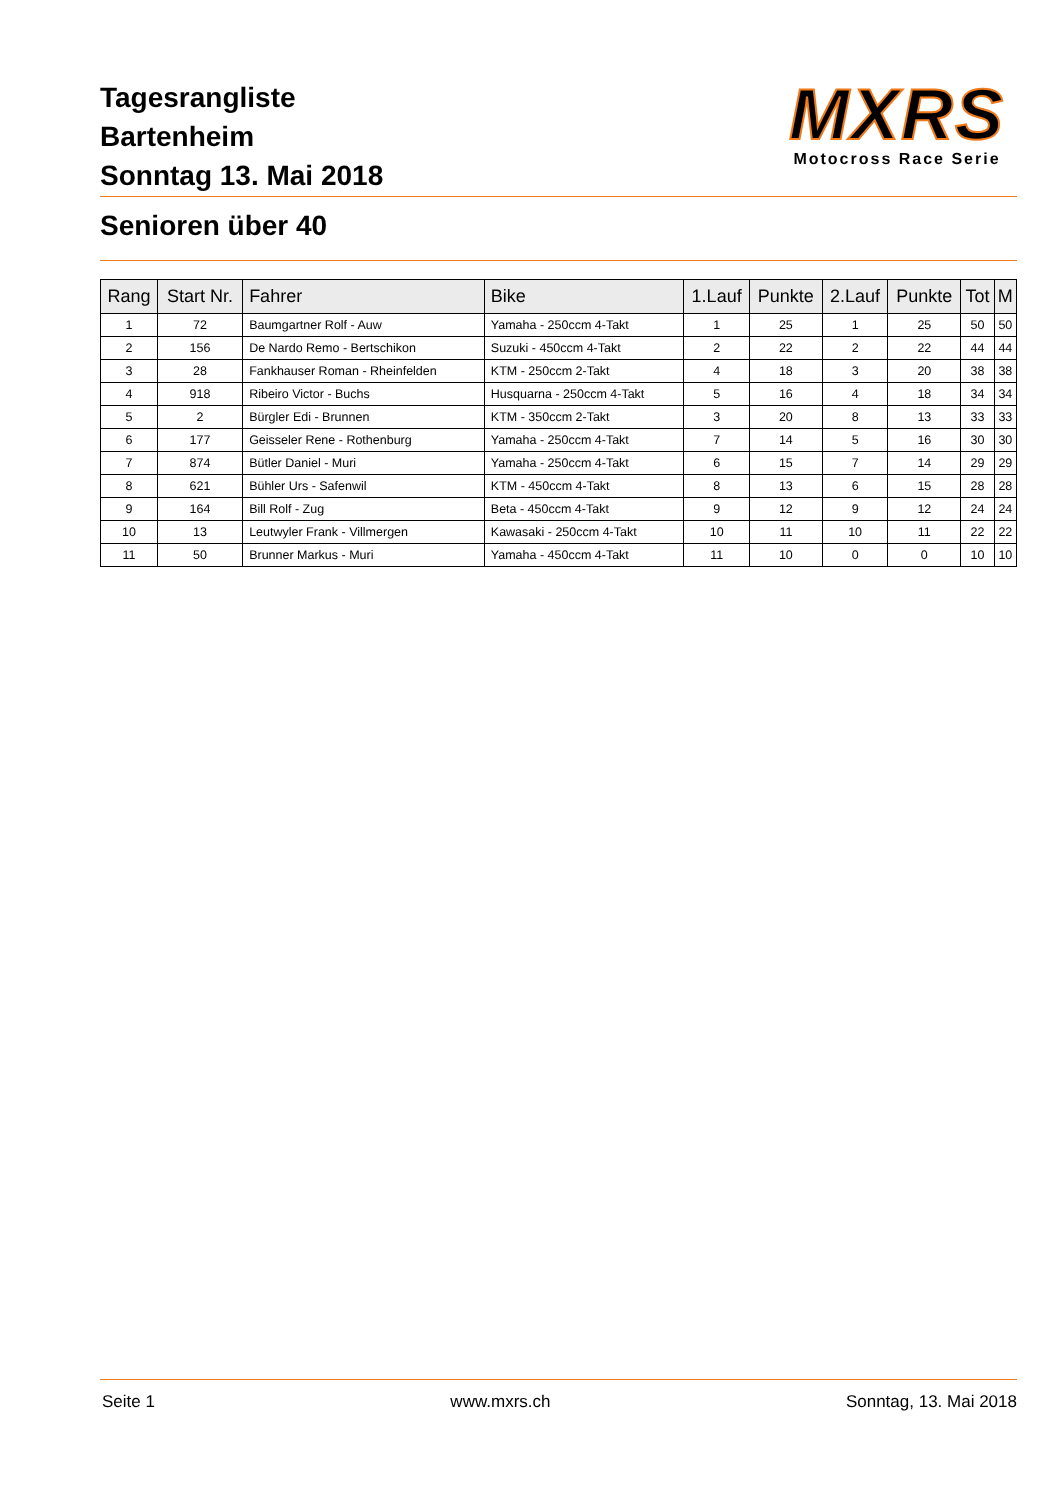Tagesrangliste
Bartenheim
Sonntag 13. Mai 2018
MXRS
Motocross Race Serie
Senioren über 40
| Rang | Start Nr. | Fahrer | Bike | 1.Lauf | Punkte | 2.Lauf | Punkte | Tot | M |
| --- | --- | --- | --- | --- | --- | --- | --- | --- | --- |
| 1 | 72 | Baumgartner Rolf - Auw | Yamaha - 250ccm 4-Takt | 1 | 25 | 1 | 25 | 50 | 50 |
| 2 | 156 | De Nardo Remo - Bertschikon | Suzuki - 450ccm 4-Takt | 2 | 22 | 2 | 22 | 44 | 44 |
| 3 | 28 | Fankhauser Roman - Rheinfelden | KTM - 250ccm 2-Takt | 4 | 18 | 3 | 20 | 38 | 38 |
| 4 | 918 | Ribeiro Victor - Buchs | Husquarna - 250ccm 4-Takt | 5 | 16 | 4 | 18 | 34 | 34 |
| 5 | 2 | Bürgler Edi - Brunnen | KTM - 350ccm 2-Takt | 3 | 20 | 8 | 13 | 33 | 33 |
| 6 | 177 | Geisseler Rene - Rothenburg | Yamaha - 250ccm 4-Takt | 7 | 14 | 5 | 16 | 30 | 30 |
| 7 | 874 | Bütler Daniel - Muri | Yamaha - 250ccm 4-Takt | 6 | 15 | 7 | 14 | 29 | 29 |
| 8 | 621 | Bühler Urs - Safenwil | KTM - 450ccm 4-Takt | 8 | 13 | 6 | 15 | 28 | 28 |
| 9 | 164 | Bill Rolf - Zug | Beta - 450ccm 4-Takt | 9 | 12 | 9 | 12 | 24 | 24 |
| 10 | 13 | Leutwyler Frank - Villmergen | Kawasaki - 250ccm 4-Takt | 10 | 11 | 10 | 11 | 22 | 22 |
| 11 | 50 | Brunner Markus - Muri | Yamaha - 450ccm 4-Takt | 11 | 10 | 0 | 0 | 10 | 10 |
Seite 1 www.mxrs.ch Sonntag, 13. Mai 2018